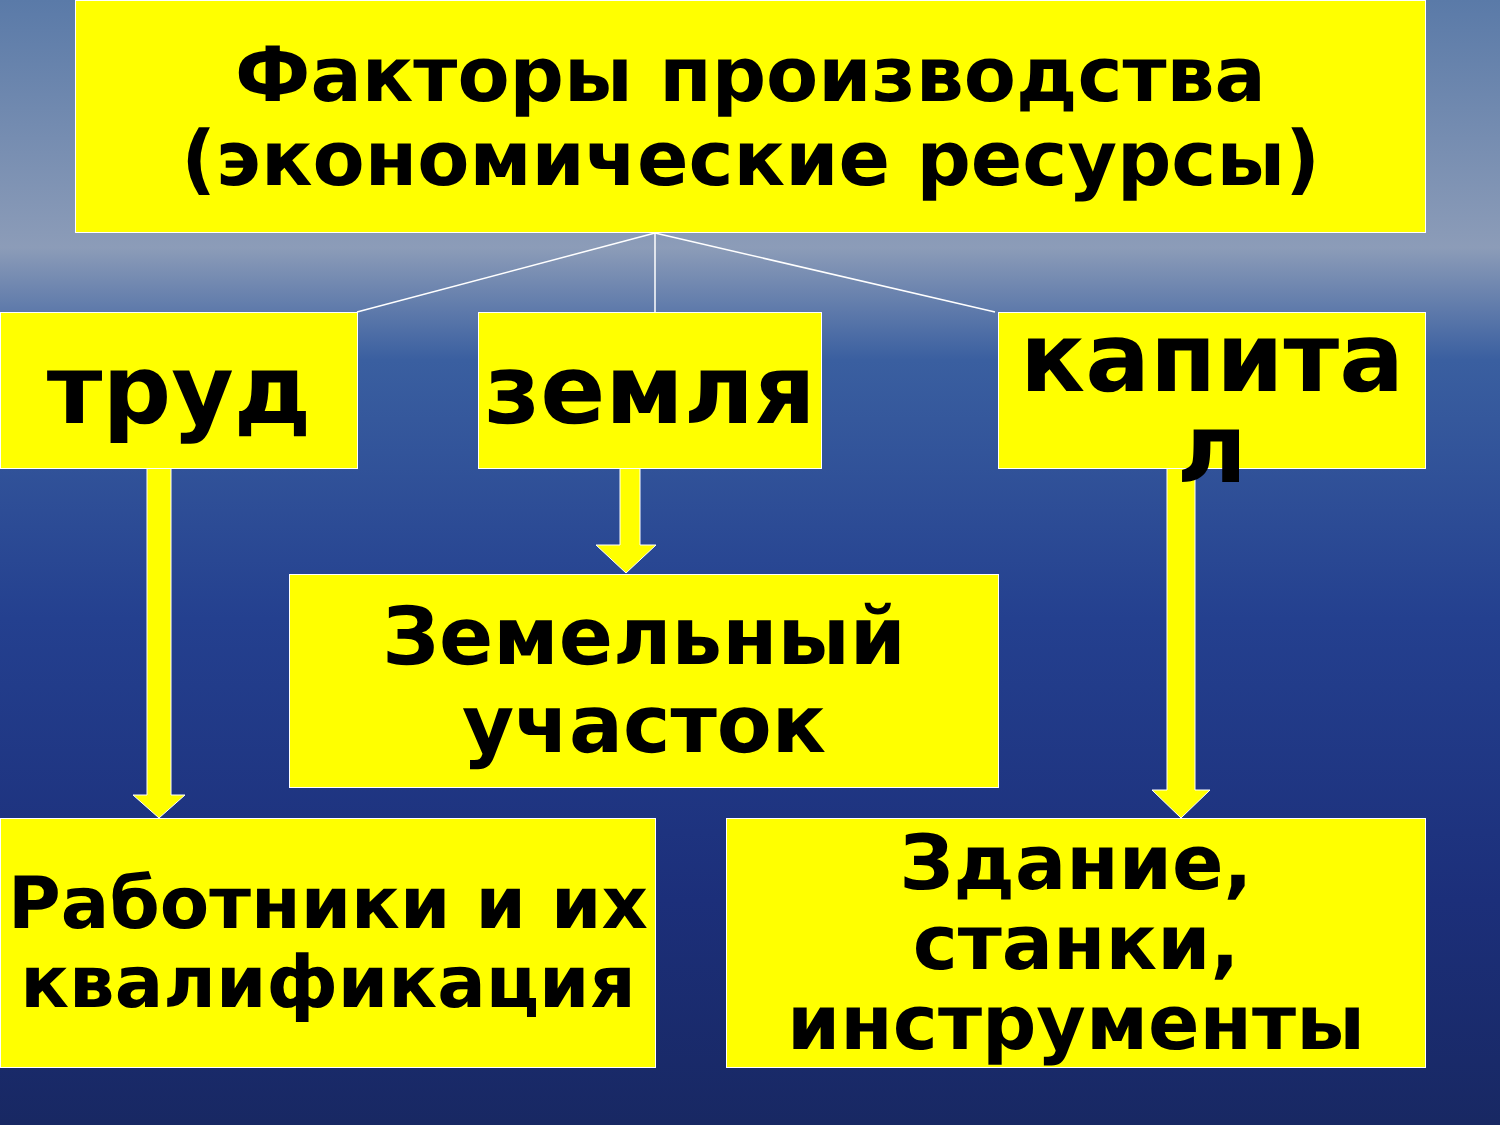Факторы производства
(экономические ресурсы)
труд земля
капита
л
Земельный
участок
Работники и их
квалификация
Здание,
станки,
инструменты